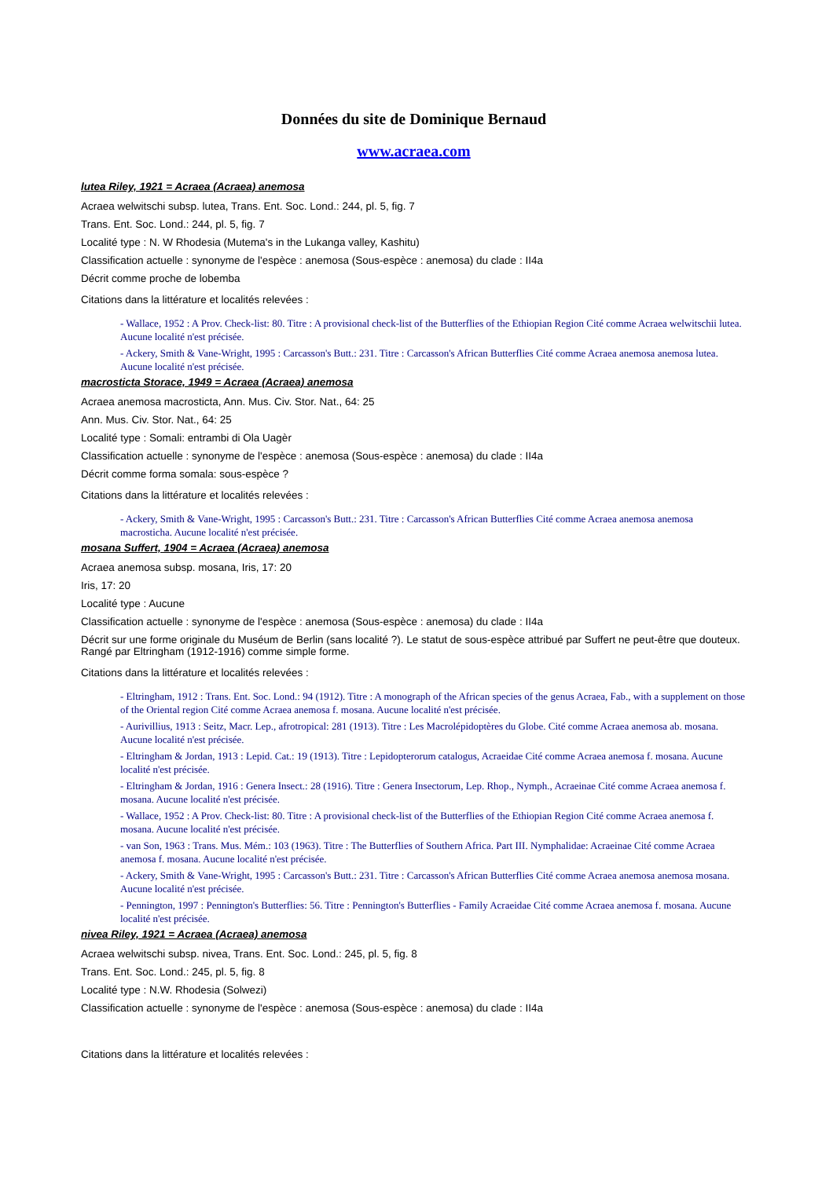Données du site de Dominique Bernaud
www.acraea.com
lutea Riley, 1921 = Acraea (Acraea) anemosa
Acraea welwitschi subsp. lutea, Trans. Ent. Soc. Lond.: 244, pl. 5, fig. 7
Trans. Ent. Soc. Lond.: 244, pl. 5, fig. 7
Localité type : N. W Rhodesia (Mutema's in the Lukanga valley, Kashitu)
Classification actuelle : synonyme de l'espèce : anemosa (Sous-espèce : anemosa) du clade : II4a
Décrit comme proche de lobemba
Citations dans la littérature et localités relevées :
- Wallace, 1952 : A Prov. Check-list: 80. Titre : A provisional check-list of the Butterflies of the Ethiopian Region Cité comme Acraea welwitschii lutea. Aucune localité n'est précisée.
- Ackery, Smith & Vane-Wright, 1995 : Carcasson's Butt.: 231. Titre : Carcasson's African Butterflies Cité comme Acraea anemosa anemosa lutea. Aucune localité n'est précisée.
macrosticta Storace, 1949 = Acraea (Acraea) anemosa
Acraea anemosa macrosticta, Ann. Mus. Civ. Stor. Nat., 64: 25
Ann. Mus. Civ. Stor. Nat., 64: 25
Localité type : Somali: entrambi di Ola Uagèr
Classification actuelle : synonyme de l'espèce : anemosa (Sous-espèce : anemosa) du clade : II4a
Décrit comme forma somala: sous-espèce ?
Citations dans la littérature et localités relevées :
- Ackery, Smith & Vane-Wright, 1995 : Carcasson's Butt.: 231. Titre : Carcasson's African Butterflies Cité comme Acraea anemosa anemosa macrosticha. Aucune localité n'est précisée.
mosana Suffert, 1904 = Acraea (Acraea) anemosa
Acraea anemosa subsp. mosana, Iris, 17: 20
Iris, 17: 20
Localité type : Aucune
Classification actuelle : synonyme de l'espèce : anemosa (Sous-espèce : anemosa) du clade : II4a
Décrit sur une forme originale du Muséum de Berlin (sans localité ?). Le statut de sous-espèce attribué par Suffert ne peut-être que douteux. Rangé par Eltringham (1912-1916) comme simple forme.
Citations dans la littérature et localités relevées :
- Eltringham, 1912 : Trans. Ent. Soc. Lond.: 94 (1912). Titre : A monograph of the African species of the genus Acraea, Fab., with a supplement on those of the Oriental region Cité comme Acraea anemosa f. mosana. Aucune localité n'est précisée.
- Aurivillius, 1913 : Seitz, Macr. Lep., afrotropical: 281 (1913). Titre : Les Macrolépidoptères du Globe. Cité comme Acraea anemosa ab. mosana. Aucune localité n'est précisée.
- Eltringham & Jordan, 1913 : Lepid. Cat.: 19 (1913). Titre : Lepidopterorum catalogus, Acraeidae Cité comme Acraea anemosa f. mosana. Aucune localité n'est précisée.
- Eltringham & Jordan, 1916 : Genera Insect.: 28 (1916). Titre : Genera Insectorum, Lep. Rhop., Nymph., Acraeinae Cité comme Acraea anemosa f. mosana. Aucune localité n'est précisée.
- Wallace, 1952 : A Prov. Check-list: 80. Titre : A provisional check-list of the Butterflies of the Ethiopian Region Cité comme Acraea anemosa f. mosana. Aucune localité n'est précisée.
- van Son, 1963 : Trans. Mus. Mém.: 103 (1963). Titre : The Butterflies of Southern Africa. Part III. Nymphalidae: Acraeinae Cité comme Acraea anemosa f. mosana. Aucune localité n'est précisée.
- Ackery, Smith & Vane-Wright, 1995 : Carcasson's Butt.: 231. Titre : Carcasson's African Butterflies Cité comme Acraea anemosa anemosa mosana. Aucune localité n'est précisée.
- Pennington, 1997 : Pennington's Butterflies: 56. Titre : Pennington's Butterflies - Family Acraeidae Cité comme Acraea anemosa f. mosana. Aucune localité n'est précisée.
nivea Riley, 1921 = Acraea (Acraea) anemosa
Acraea welwitschi subsp. nivea, Trans. Ent. Soc. Lond.: 245, pl. 5, fig. 8
Trans. Ent. Soc. Lond.: 245, pl. 5, fig. 8
Localité type : N.W. Rhodesia (Solwezi)
Classification actuelle : synonyme de l'espèce : anemosa (Sous-espèce : anemosa) du clade : II4a
Citations dans la littérature et localités relevées :